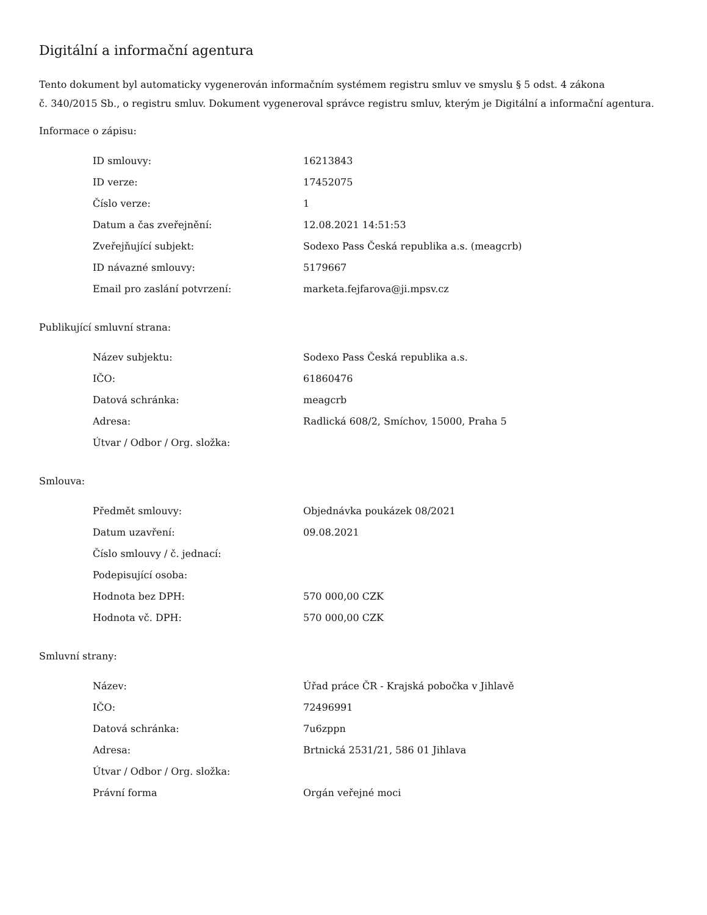Digitální a informační agentura
Tento dokument byl automaticky vygenerován informačním systémem registru smluv ve smyslu § 5 odst. 4 zákona
č. 340/2015 Sb., o registru smluv. Dokument vygeneroval správce registru smluv, kterým je Digitální a informační agentura.
Informace o zápisu:
| ID smlouvy: | 16213843 |
| ID verze: | 17452075 |
| Číslo verze: | 1 |
| Datum a čas zveřejnění: | 12.08.2021 14:51:53 |
| Zveřejňující subjekt: | Sodexo Pass Česká republika a.s. (meagcrb) |
| ID návazné smlouvy: | 5179667 |
| Email pro zaslání potvrzení: | marketa.fejfarova@ji.mpsv.cz |
Publikující smluvní strana:
| Název subjektu: | Sodexo Pass Česká republika a.s. |
| IČO: | 61860476 |
| Datová schránka: | meagcrb |
| Adresa: | Radlická 608/2, Smíchov, 15000, Praha 5 |
| Útvar / Odbor / Org. složka: | |
Smlouva:
| Předmět smlouvy: | Objednávka poukázek 08/2021 |
| Datum uzavření: | 09.08.2021 |
| Číslo smlouvy / č. jednací: | |
| Podepisující osoba: | |
| Hodnota bez DPH: | 570 000,00 CZK |
| Hodnota vč. DPH: | 570 000,00 CZK |
Smluvní strany:
| Název: | Úřad práce ČR - Krajská pobočka v Jihlavě |
| IČO: | 72496991 |
| Datová schránka: | 7u6zppn |
| Adresa: | Brtnická 2531/21, 586 01 Jihlava |
| Útvar / Odbor / Org. složka: | |
| Právní forma | Orgán veřejné moci |